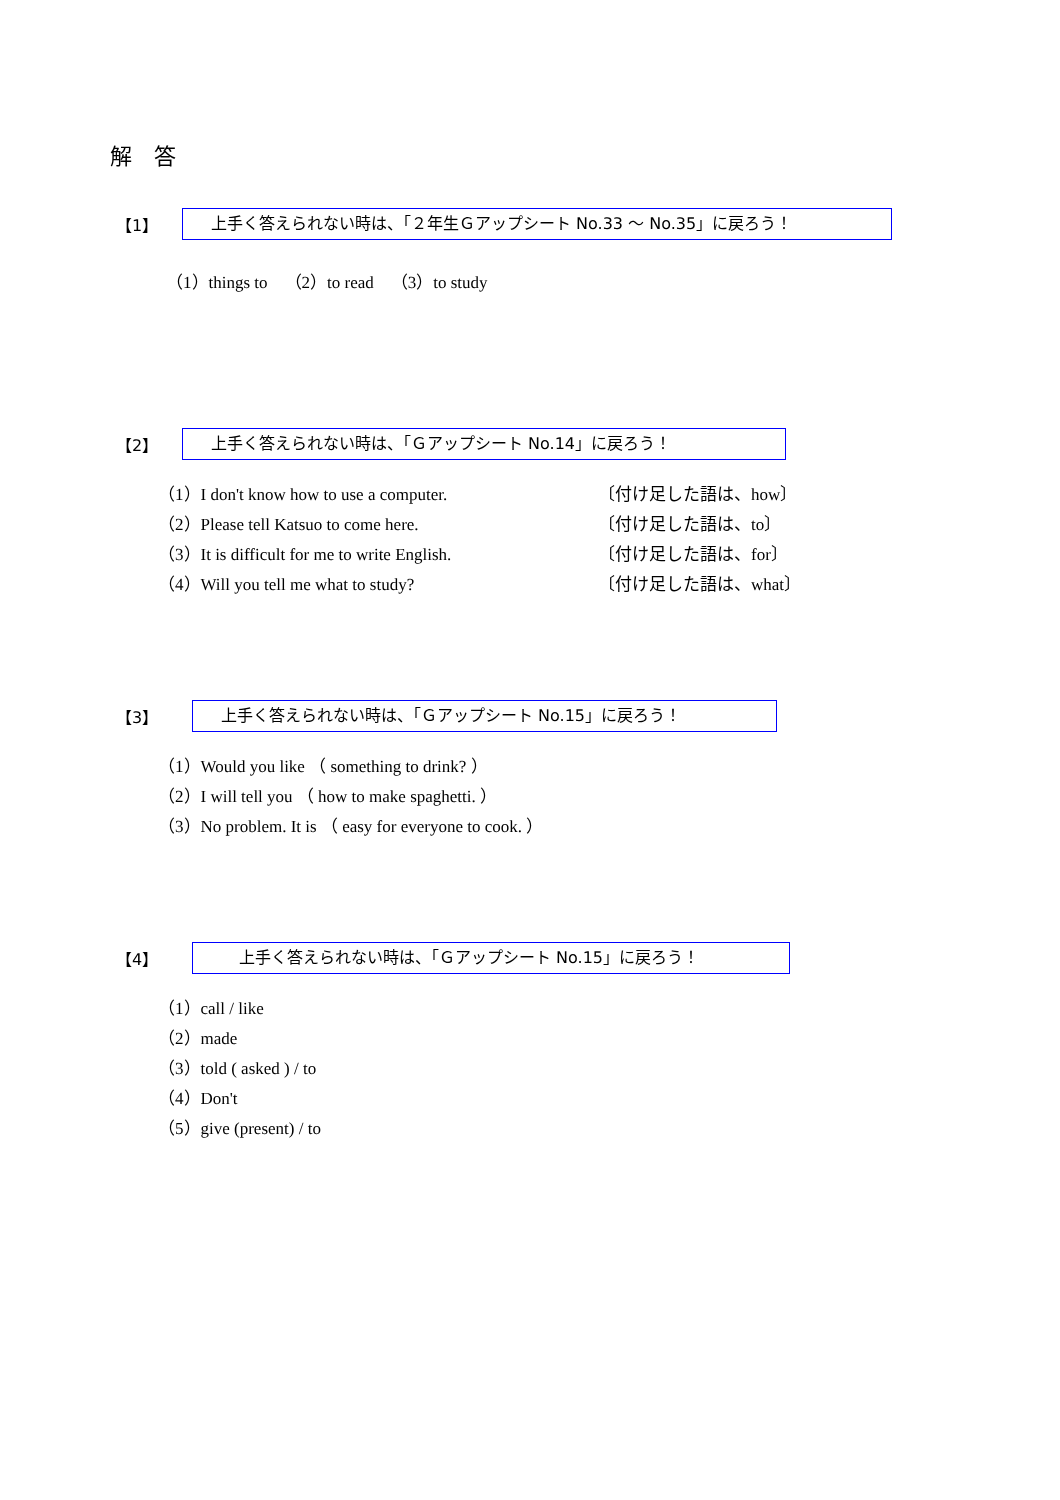解　答
【1】 上手く答えられない時は、「２年生Ｇアップシート No.33 ～ No.35」に戻ろう！
（1）things to　（2）to read　（3）to study
【2】 上手く答えられない時は、「Ｇアップシート No.14」に戻ろう！
（1）I don't know how to use a computer. 〔付け足した語は、how〕
（2）Please tell Katsuo to come here. 〔付け足した語は、to〕
（3）It is difficult for me to write English. 〔付け足した語は、for〕
（4）Will you tell me what to study? 〔付け足した語は、what〕
【3】 上手く答えられない時は、「Ｇアップシート No.15」に戻ろう！
（1）Would you like （ something to drink? ）
（2）I will tell you （ how to make spaghetti. ）
（3）No problem. It is （ easy for everyone to cook. ）
【4】 上手く答えられない時は、「Ｇアップシート No.15」に戻ろう！
（1）call / like
（2）made
（3）told ( asked ) / to
（4）Don't
（5）give (present) / to